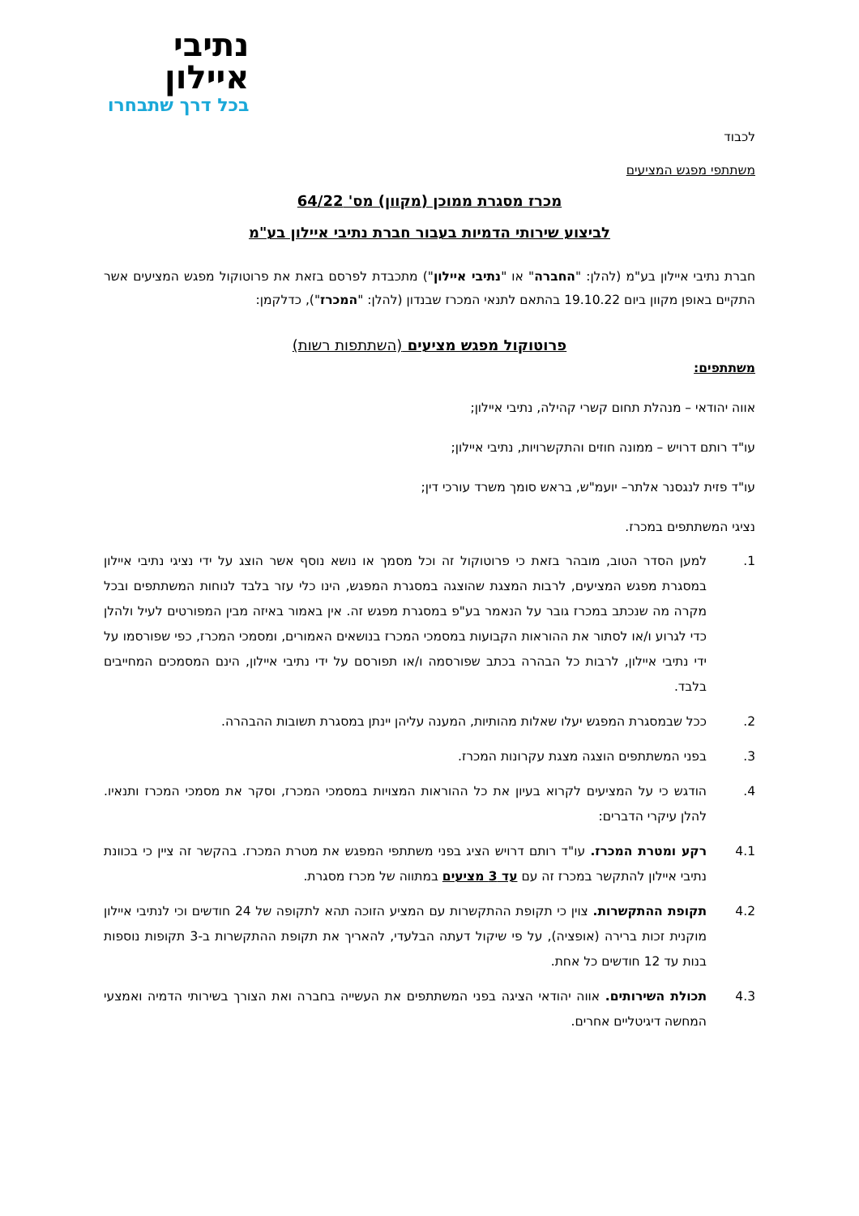נתיבי
איילון
בכל דרך שתבחרו
לכבוד
משתתפי מפגש המציעים
מכרז מסגרת ממוכן (מקוון) מס' 64/22
לביצוע שירותי הדמיות בעבור חברת נתיבי איילון בע"מ
חברת נתיבי איילון בע"מ (להלן: "החברה" או "נתיבי איילון") מתכבדת לפרסם בזאת את פרוטוקול מפגש המציעים אשר התקיים באופן מקוון ביום 19.10.22 בהתאם לתנאי המכרז שבנדון (להלן: "המכרז"), כדלקמן:
פרוטוקול מפגש מציעים (השתתפות רשות)
משתתפים:
אווה יהודאי – מנהלת תחום קשרי קהילה, נתיבי איילון;
עו"ד רותם דרויש – ממונה חוזים והתקשרויות, נתיבי איילון;
עו"ד פזית לנגסנר אלתר– יועמ"ש, בראש סומך משרד עורכי דין;
נציגי המשתתפים במכרז.
1. למען הסדר הטוב, מובהר בזאת כי פרוטוקול זה וכל מסמך או נושא נוסף אשר הוצג על ידי נציגי נתיבי איילון במסגרת מפגש המציעים, לרבות המצגת שהוצגה במסגרת המפגש, הינו כלי עזר בלבד לנוחות המשתתפים ובכל מקרה מה שנכתב במכרז גובר על הנאמר בע"פ במסגרת מפגש זה. אין באמור באיזה מבין המפורטים לעיל ולהלן כדי לגרוע ו/או לסתור את ההוראות הקבועות במסמכי המכרז בנושאים האמורים, ומסמכי המכרז, כפי שפורסמו על ידי נתיבי איילון, לרבות כל הבהרה בכתב שפורסמה ו/או תפורסם על ידי נתיבי איילון, הינם המסמכים המחייבים בלבד.
2. ככל שבמסגרת המפגש יעלו שאלות מהותיות, המענה עליהן יינתן במסגרת תשובות ההבהרה.
3. בפני המשתתפים הוצגה מצגת עקרונות המכרז.
4. הודגש כי על המציעים לקרוא בעיון את כל ההוראות המצויות במסמכי המכרז, וסקר את מסמכי המכרז ותנאיו. להלן עיקרי הדברים:
4.1 רקע ומטרת המכרז. עו"ד רותם דרויש הציג בפני משתתפי המפגש את מטרת המכרז. בהקשר זה ציין כי בכוונת נתיבי איילון להתקשר במכרז זה עם עד 3 מציעים במתווה של מכרז מסגרת.
4.2 תקופת ההתקשרות. צוין כי תקופת ההתקשרות עם המציע הזוכה תהא לתקופה של 24 חודשים וכי לנתיבי איילון מוקנית זכות ברירה (אופציה), על פי שיקול דעתה הבלעדי, להאריך את תקופת ההתקשרות ב-3 תקופות נוספות בנות עד 12 חודשים כל אחת.
4.3 תכולת השירותים. אווה יהודאי הציגה בפני המשתתפים את העשייה בחברה ואת הצורך בשירותי הדמיה ואמצעי המחשה דיגיטליים אחרים.